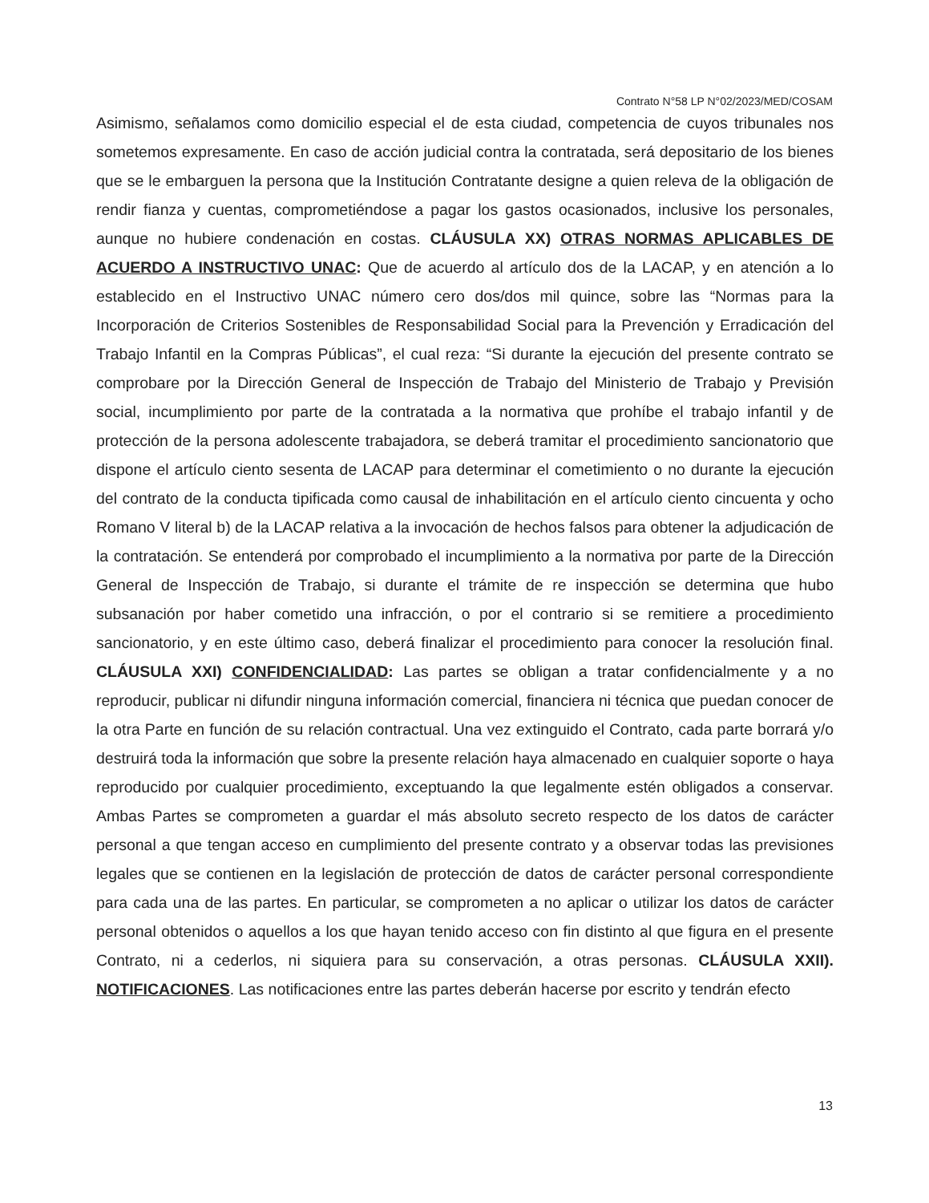Contrato N°58 LP N°02/2023/MED/COSAM
Asimismo, señalamos como domicilio especial el de esta ciudad, competencia de cuyos tribunales nos sometemos expresamente. En caso de acción judicial contra la contratada, será depositario de los bienes que se le embarguen la persona que la Institución Contratante designe a quien releva de la obligación de rendir fianza y cuentas, comprometiéndose a pagar los gastos ocasionados, inclusive los personales, aunque no hubiere condenación en costas. CLÁUSULA XX) OTRAS NORMAS APLICABLES DE ACUERDO A INSTRUCTIVO UNAC: Que de acuerdo al artículo dos de la LACAP, y en atención a lo establecido en el Instructivo UNAC número cero dos/dos mil quince, sobre las “Normas para la Incorporación de Criterios Sostenibles de Responsabilidad Social para la Prevención y Erradicación del Trabajo Infantil en la Compras Públicas”, el cual reza: “Si durante la ejecución del presente contrato se comprobare por la Dirección General de Inspección de Trabajo del Ministerio de Trabajo y Previsión social, incumplimiento por parte de la contratada a la normativa que prohíbe el trabajo infantil y de protección de la persona adolescente trabajadora, se deberá tramitar el procedimiento sancionatorio que dispone el artículo ciento sesenta de LACAP para determinar el cometimiento o no durante la ejecución del contrato de la conducta tipificada como causal de inhabilitación en el artículo ciento cincuenta y ocho Romano V literal b) de la LACAP relativa a la invocación de hechos falsos para obtener la adjudicación de la contratación. Se entenderá por comprobado el incumplimiento a la normativa por parte de la Dirección General de Inspección de Trabajo, si durante el trámite de re inspección se determina que hubo subsanación por haber cometido una infracción, o por el contrario si se remitiere a procedimiento sancionatorio, y en este último caso, deberá finalizar el procedimiento para conocer la resolución final. CLÁUSULA XXI) CONFIDENCIALIDAD: Las partes se obligan a tratar confidencialmente y a no reproducir, publicar ni difundir ninguna información comercial, financiera ni técnica que puedan conocer de la otra Parte en función de su relación contractual. Una vez extinguido el Contrato, cada parte borrará y/o destruirá toda la información que sobre la presente relación haya almacenado en cualquier soporte o haya reproducido por cualquier procedimiento, exceptuando la que legalmente estén obligados a conservar. Ambas Partes se comprometen a guardar el más absoluto secreto respecto de los datos de carácter personal a que tengan acceso en cumplimiento del presente contrato y a observar todas las previsiones legales que se contienen en la legislación de protección de datos de carácter personal correspondiente para cada una de las partes. En particular, se comprometen a no aplicar o utilizar los datos de carácter personal obtenidos o aquellos a los que hayan tenido acceso con fin distinto al que figura en el presente Contrato, ni a cederlos, ni siquiera para su conservación, a otras personas. CLÁUSULA XXII). NOTIFICACIONES. Las notificaciones entre las partes deberán hacerse por escrito y tendrán efecto
13